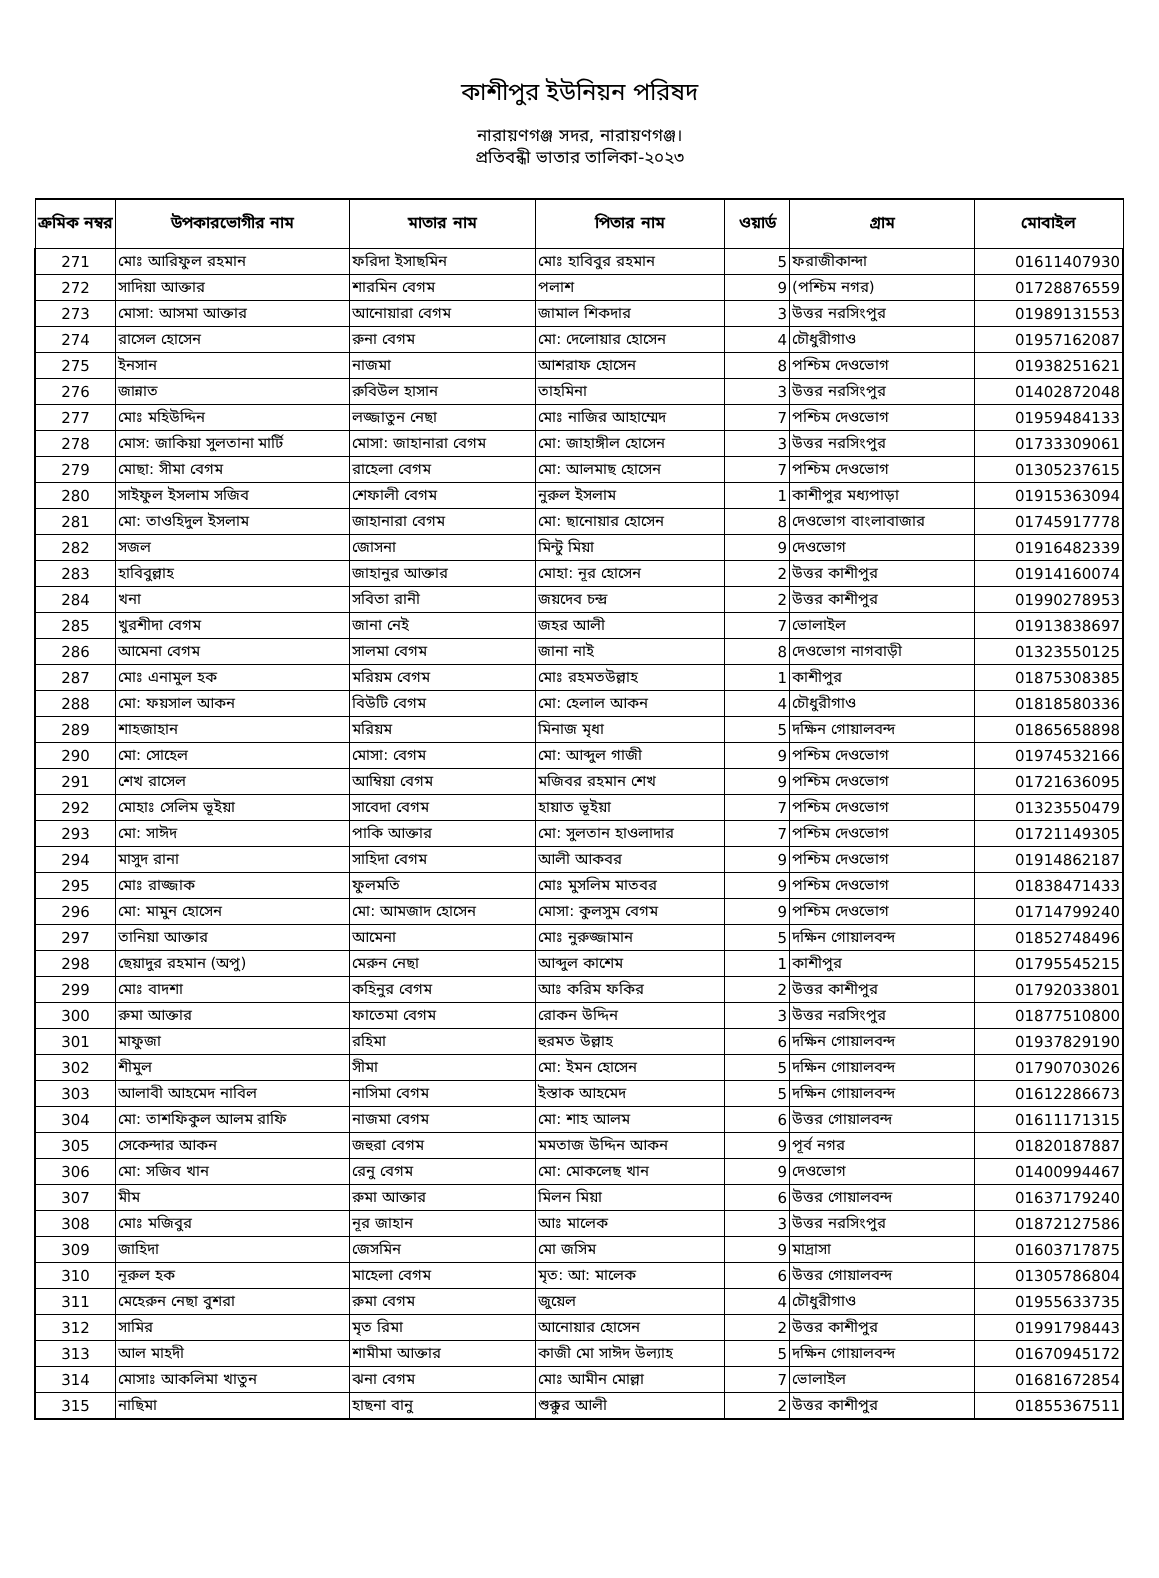কাশীপুর ইউনিয়ন পরিষদ
নারায়ণগঞ্জ সদর, নারায়ণগঞ্জ।
প্রতিবন্ধী ভাতার তালিকা-২০২৩
| ক্রমিক নম্বর | উপকারভোগীর নাম | মাতার নাম | পিতার নাম | ওয়ার্ড | গ্রাম | মোবাইল |
| --- | --- | --- | --- | --- | --- | --- |
| 271 | মোঃ আরিফুল রহমান | ফরিদা ইসাছমিন | মোঃ হাবিবুর রহমান | 5 | ফরাজীকান্দা | 01611407930 |
| 272 | সাদিয়া আক্তার | শারমিন বেগম | পলাশ | 9 | (পশ্চিম নগর) | 01728876559 |
| 273 | মোসা: আসমা আক্তার | আনোয়ারা বেগম | জামাল শিকদার | 3 | উত্তর নরসিংপুর | 01989131553 |
| 274 | রাসেল হোসেন | রুনা বেগম | মো: দেলোয়ার হোসেন | 4 | চৌধুরীগাও | 01957162087 |
| 275 | ইনসান | নাজমা | আশরাফ হোসেন | 8 | পশ্চিম দেওভোগ | 01938251621 |
| 276 | জান্নাত | রুবিউল হাসান | তাহমিনা | 3 | উত্তর নরসিংপুর | 01402872048 |
| 277 | মোঃ মহিউদ্দিন | লজ্জাতুন নেছা | মোঃ নাজির আহাম্মেদ | 7 | পশ্চিম দেওভোগ | 01959484133 |
| 278 | মোস: জাকিয়া সুলতানা মার্টি | মোসা: জাহানারা বেগম | মো: জাহাঙ্গীল হোসেন | 3 | উত্তর নরসিংপুর | 01733309061 |
| 279 | মোছা: সীমা বেগম | রাহেলা বেগম | মো: আলমাছ হোসেন | 7 | পশ্চিম দেওভোগ | 01305237615 |
| 280 | সাইফুল ইসলাম সজিব | শেফালী বেগম | নুরুল ইসলাম | 1 | কাশীপুর মধ্যপাড়া | 01915363094 |
| 281 | মো: তাওহিদুল ইসলাম | জাহানারা বেগম | মো: ছানোয়ার হোসেন | 8 | দেওভোগ বাংলাবাজার | 01745917778 |
| 282 | সজল | জোসনা | মিন্টু মিয়া | 9 | দেওভোগ | 01916482339 |
| 283 | হাবিবুল্লাহ | জাহানুর আক্তার | মোহা: নূর হোসেন | 2 | উত্তর কাশীপুর | 01914160074 |
| 284 | খনা | সবিতা রানী | জয়দেব চন্দ্র | 2 | উত্তর কাশীপুর | 01990278953 |
| 285 | খুরশীদা বেগম | জানা নেই | জহর আলী | 7 | ভোলাইল | 01913838697 |
| 286 | আমেনা বেগম | সালমা বেগম | জানা নাই | 8 | দেওভোগ নাগবাড়ী | 01323550125 |
| 287 | মোঃ এনামুল হক | মরিয়ম বেগম | মোঃ রহমতউল্লাহ | 1 | কাশীপুর | 01875308385 |
| 288 | মো: ফয়সাল আকন | বিউটি বেগম | মো: হেলাল আকন | 4 | চৌধুরীগাও | 01818580336 |
| 289 | শাহজাহান | মরিয়ম | মিনাজ মৃধা | 5 | দক্ষিন গোয়ালবন্দ | 01865658898 |
| 290 | মো: সোহেল | মোসা: বেগম | মো: আব্দুল গাজী | 9 | পশ্চিম দেওভোগ | 01974532166 |
| 291 | শেখ রাসেল | আম্বিয়া বেগম | মজিবর রহমান শেখ | 9 | পশ্চিম দেওভোগ | 01721636095 |
| 292 | মোহাঃ সেলিম ভূইয়া | সাবেদা বেগম | হায়াত ভূইয়া | 7 | পশ্চিম দেওভোগ | 01323550479 |
| 293 | মো: সাঈদ | পাকি আক্তার | মো: সুলতান হাওলাদার | 7 | পশ্চিম দেওভোগ | 01721149305 |
| 294 | মাসুদ রানা | সাহিদা বেগম | আলী আকবর | 9 | পশ্চিম দেওভোগ | 01914862187 |
| 295 | মোঃ রাজ্জাক | ফুলমতি | মোঃ মুসলিম মাতবর | 9 | পশ্চিম দেওভোগ | 01838471433 |
| 296 | মো: মামুন হোসেন | মো: আমজাদ হোসেন | মোসা: কুলসুম বেগম | 9 | পশ্চিম দেওভোগ | 01714799240 |
| 297 | তানিয়া আক্তার | আমেনা | মোঃ নুরুজ্জামান | 5 | দক্ষিন গোয়ালবন্দ | 01852748496 |
| 298 | ছেয়াদুর রহমান (অপু) | মেরুন নেছা | আব্দুল কাশেম | 1 | কাশীপুর | 01795545215 |
| 299 | মোঃ বাদশা | কহিনুর বেগম | আঃ করিম ফকির | 2 | উত্তর কাশীপুর | 01792033801 |
| 300 | রুমা আক্তার | ফাতেমা বেগম | রোকন উদ্দিন | 3 | উত্তর নরসিংপুর | 01877510800 |
| 301 | মাফুজা | রহিমা | হুরমত উল্লাহ | 6 | দক্ষিন গোয়ালবন্দ | 01937829190 |
| 302 | শীমুল | সীমা | মো: ইমন হোসেন | 5 | দক্ষিন গোয়ালবন্দ | 01790703026 |
| 303 | আলাবী আহমেদ নাবিল | নাসিমা বেগম | ইস্তাক আহমেদ | 5 | দক্ষিন গোয়ালবন্দ | 01612286673 |
| 304 | মো: তাশফিকুল আলম রাফি | নাজমা বেগম | মো: শাহ আলম | 6 | উত্তর গোয়ালবন্দ | 01611171315 |
| 305 | সেকেন্দার আকন | জহুরা বেগম | মমতাজ উদ্দিন আকন | 9 | পূর্ব নগর | 01820187887 |
| 306 | মো: সজিব খান | রেনু বেগম | মো: মোকলেছ খান | 9 | দেওভোগ | 01400994467 |
| 307 | মীম | রুমা আক্তার | মিলন মিয়া | 6 | উত্তর গোয়ালবন্দ | 01637179240 |
| 308 | মোঃ মজিবুর | নূর জাহান | আঃ মালেক | 3 | উত্তর নরসিংপুর | 01872127586 |
| 309 | জাহিদা | জেসমিন | মো জসিম | 9 | মাদ্রাসা | 01603717875 |
| 310 | নূরুল হক | মাহেলা বেগম | মৃত: আ: মালেক | 6 | উত্তর গোয়ালবন্দ | 01305786804 |
| 311 | মেহেরুন নেছা বুশরা | রুমা বেগম | জুয়েল | 4 | চৌধুরীগাও | 01955633735 |
| 312 | সামির | মৃত রিমা | আনোয়ার হোসেন | 2 | উত্তর কাশীপুর | 01991798443 |
| 313 | আল মাহদী | শামীমা আক্তার | কাজী মো সাঈদ উল্যাহ | 5 | দক্ষিন গোয়ালবন্দ | 01670945172 |
| 314 | মোসাঃ আকলিমা খাতুন | ঝনা বেগম | মোঃ আমীন মোল্লা | 7 | ভোলাইল | 01681672854 |
| 315 | নাছিমা | হাছনা বানু | শুক্কুর আলী | 2 | উত্তর কাশীপুর | 01855367511 |